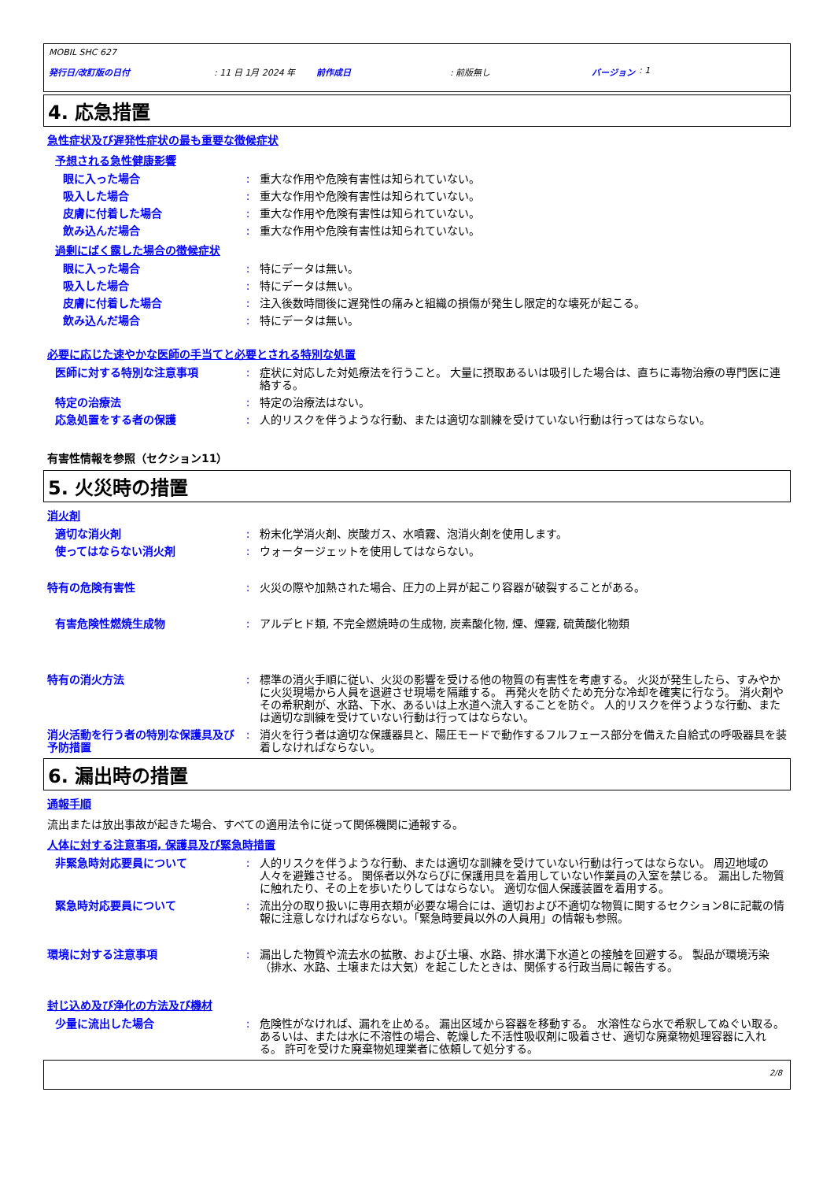MOBIL SHC 627
発行日/改訂版の日付: 11 日 1月 2024 年 前作成日: 前版無し バージョン: 1
4. 応急措置
急性症状及び遅発性症状の最も重要な徴候症状
予想される急性健康影響
眼に入った場合 : 重大な作用や危険有害性は知られていない。
吸入した場合 : 重大な作用や危険有害性は知られていない。
皮膚に付着した場合 : 重大な作用や危険有害性は知られていない。
飲み込んだ場合 : 重大な作用や危険有害性は知られていない。
過剰にばく露した場合の徴候症状
眼に入った場合 : 特にデータは無い。
吸入した場合 : 特にデータは無い。
皮膚に付着した場合 : 注入後数時間後に遅発性の痛みと組織の損傷が発生し限定的な壊死が起こる。
飲み込んだ場合 : 特にデータは無い。
必要に応じた速やかな医師の手当てと必要とされる特別な処置
医師に対する特別な注意事項 : 症状に対応した対処療法を行うこと。 大量に摂取あるいは吸引した場合は、直ちに毒物治療の専門医に連絡する。
特定の治療法 : 特定の治療法はない。
応急処置をする者の保護 : 人的リスクを伴うような行動、または適切な訓練を受けていない行動は行ってはならない。
有害性情報を参照（セクション11）
5. 火災時の措置
消火剤
適切な消火剤 : 粉末化学消火剤、炭酸ガス、水噴霧、泡消火剤を使用します。
使ってはならない消火剤 : ウォータージェットを使用してはならない。
特有の危険有害性 : 火災の際や加熱された場合、圧力の上昇が起こり容器が破裂することがある。
有害危険性燃焼生成物 : アルデヒド類, 不完全燃焼時の生成物, 炭素酸化物, 煙、煙霧, 硫黄酸化物類
特有の消火方法 : 標準の消火手順に従い、火災の影響を受ける他の物質の有害性を考慮する。 火災が発生したら、すみやかに火災現場から人員を退避させ現場を隔離する。 再発火を防ぐため充分な冷却を確実に行なう。 消火剤やその希釈剤が、水路、下水、あるいは上水道へ流入することを防ぐ。 人的リスクを伴うような行動、または適切な訓練を受けていない行動は行ってはならない。
消火活動を行う者の特別な保護具及び予防措置
: 消火を行う者は適切な保護器具と、陽圧モードで動作するフルフェース部分を備えた自給式の呼吸器具を装着しなければならない。
6. 漏出時の措置
通報手順
流出または放出事故が起きた場合、すべての適用法令に従って関係機関に通報する。
人体に対する注意事項, 保護具及び緊急時措置
非緊急時対応要員について : 人的リスクを伴うような行動、または適切な訓練を受けていない行動は行ってはならない。 周辺地域の人々を避難させる。 関係者以外ならびに保護用具を着用していない作業員の入室を禁じる。 漏出した物質に触れたり、その上を歩いたりしてはならない。 適切な個人保護装置を着用する。
緊急時対応要員について : 流出分の取り扱いに専用衣類が必要な場合には、適切および不適切な物質に関するセクション8に記載の情報に注意しなければならない。「緊急時要員以外の人員用」の情報も参照。
環境に対する注意事項 : 漏出した物質や流去水の拡散、および土壌、水路、排水溝下水道との接触を回避する。 製品が環境汚染（排水、水路、土壌または大気）を起こしたときは、関係する行政当局に報告する。
封じ込め及び浄化の方法及び機材
少量に流出した場合 : 危険性がなければ、漏れを止める。 漏出区域から容器を移動する。 水溶性なら水で希釈してぬぐい取る。 あるいは、または水に不溶性の場合、乾燥した不活性吸収剤に吸着させ、適切な廃棄物処理容器に入れる。 許可を受けた廃棄物処理業者に依頼して処分する。
2/8